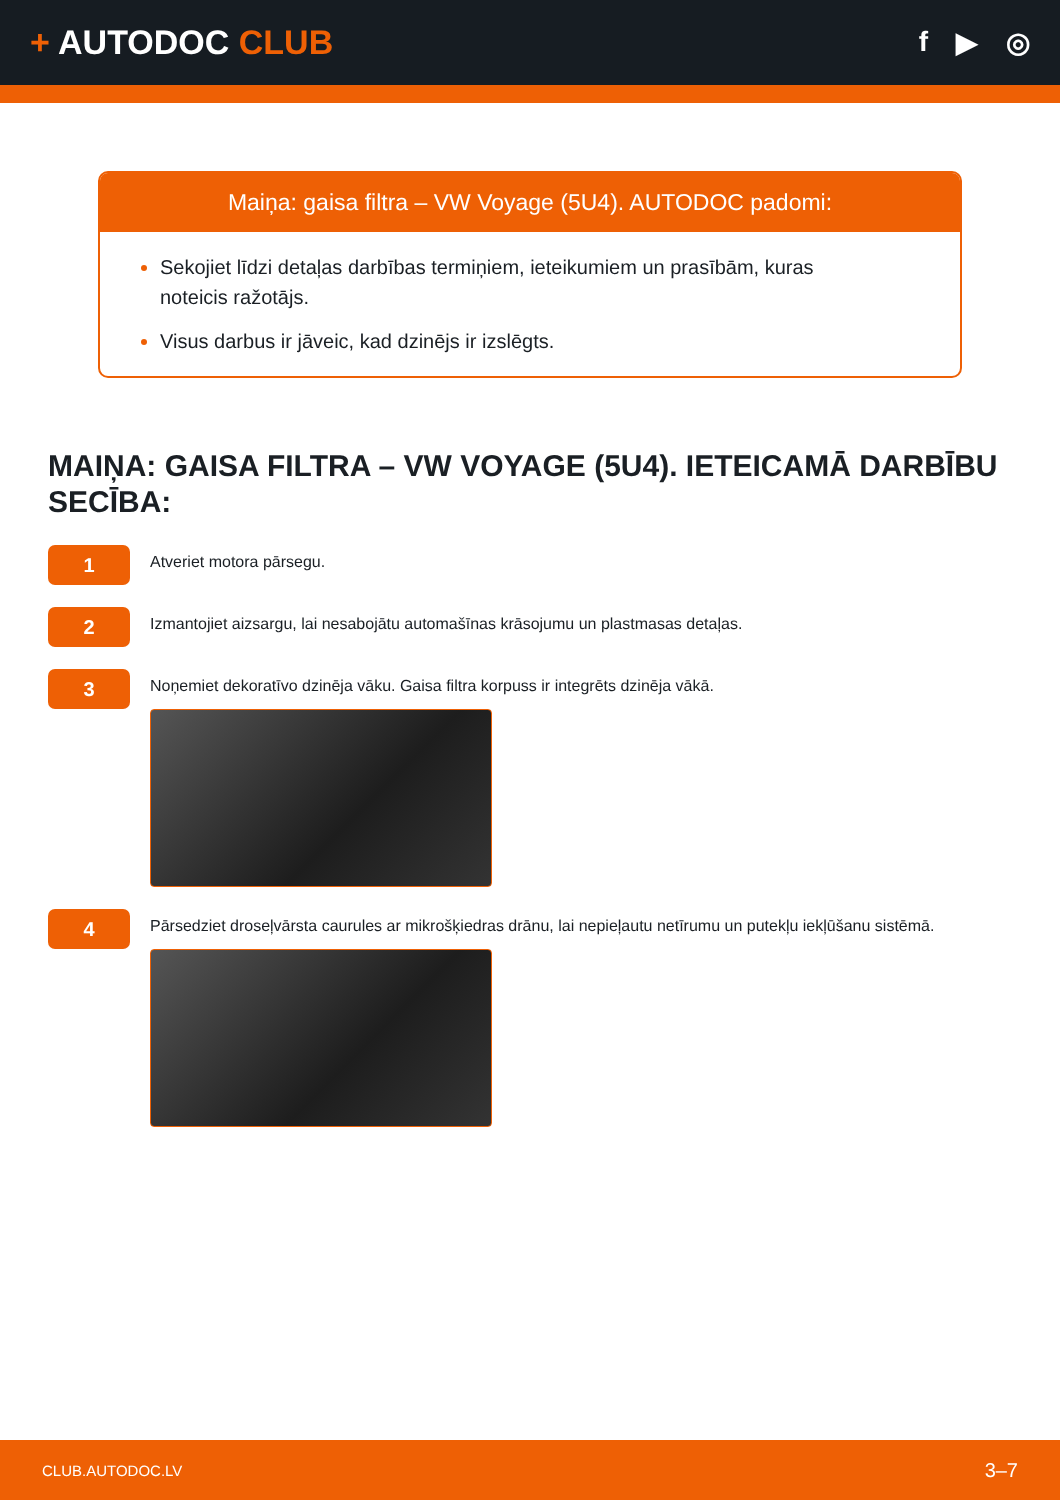+ AUTODOC CLUB
f ▶ ◎
Maiņa: gaisa filtra – VW Voyage (5U4). AUTODOC padomi:
Sekojiet līdzi detaļas darbības termiņiem, ieteikumiem un prasībām, kuras noteicis ražotājs.
Visus darbus ir jāveic, kad dzinējs ir izslēgts.
MAIŅA: GAISA FILTRA – VW VOYAGE (5U4). IETEICAMĀ DARBĪBU SECĪBA:
1
Atveriet motora pārsegu.
2
Izmantojiet aizsargu, lai nesabojātu automašīnas krāsojumu un plastmasas detaļas.
3
Noņemiet dekoratīvo dzinēja vāku. Gaisa filtra korpuss ir integrēts dzinēja vākā.
4
Pārsedziet droseļvārsta caurules ar mikrošķiedras drānu, lai nepieļautu netīrumu un putekļu iekļūšanu sistēmā.
CLUB.AUTODOC.LV 3–7